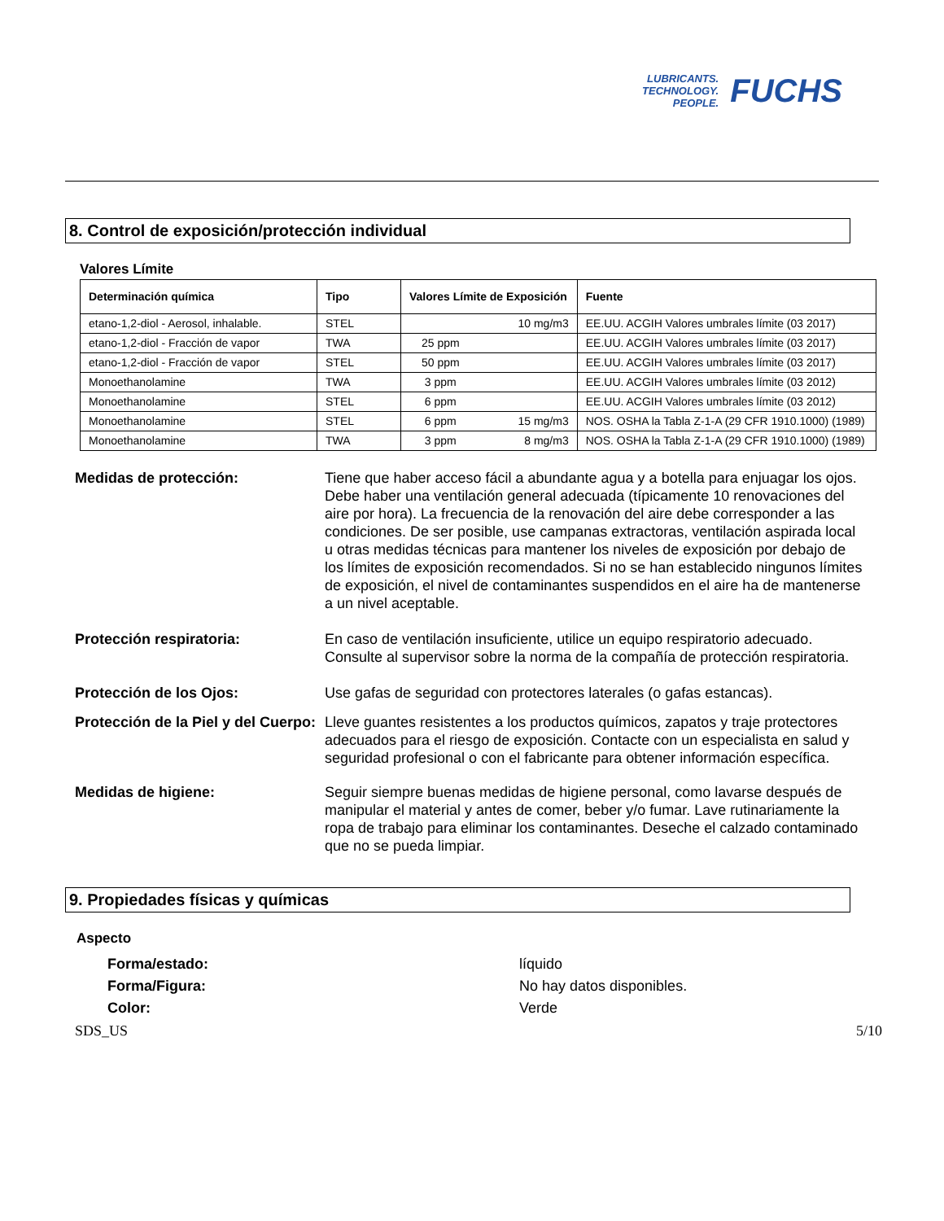LUBRICANTS.
TECHNOLOGY.
PEOPLE.
FUCHS
8. Control de exposición/protección individual
Valores Límite
| Determinación química | Tipo | Valores Límite de Exposición | | Fuente |
| --- | --- | --- | --- | --- |
| etano-1,2-diol - Aerosol, inhalable. | STEL | | 10 mg/m3 | EE.UU. ACGIH Valores umbrales límite (03 2017) |
| etano-1,2-diol - Fracción de vapor | TWA | 25 ppm | | EE.UU. ACGIH Valores umbrales límite (03 2017) |
| etano-1,2-diol - Fracción de vapor | STEL | 50 ppm | | EE.UU. ACGIH Valores umbrales límite (03 2017) |
| Monoethanolamine | TWA | 3 ppm | | EE.UU. ACGIH Valores umbrales límite (03 2012) |
| Monoethanolamine | STEL | 6 ppm | | EE.UU. ACGIH Valores umbrales límite (03 2012) |
| Monoethanolamine | STEL | 6 ppm | 15 mg/m3 | NOS. OSHA la Tabla Z-1-A (29 CFR 1910.1000) (1989) |
| Monoethanolamine | TWA | 3 ppm | 8 mg/m3 | NOS. OSHA la Tabla Z-1-A (29 CFR 1910.1000) (1989) |
Medidas de protección: Tiene que haber acceso fácil a abundante agua y a botella para enjuagar los ojos. Debe haber una ventilación general adecuada (típicamente 10 renovaciones del aire por hora). La frecuencia de la renovación del aire debe corresponder a las condiciones. De ser posible, use campanas extractoras, ventilación aspirada local u otras medidas técnicas para mantener los niveles de exposición por debajo de los límites de exposición recomendados. Si no se han establecido ningunos límites de exposición, el nivel de contaminantes suspendidos en el aire ha de mantenerse a un nivel aceptable.
Protección respiratoria: En caso de ventilación insuficiente, utilice un equipo respiratorio adecuado. Consulte al supervisor sobre la norma de la compañía de protección respiratoria.
Protección de los Ojos: Use gafas de seguridad con protectores laterales (o gafas estancas).
Protección de la Piel y del Cuerpo:
Lleve guantes resistentes a los productos químicos, zapatos y traje protectores adecuados para el riesgo de exposición. Contacte con un especialista en salud y seguridad profesional o con el fabricante para obtener información específica.
Medidas de higiene: Seguir siempre buenas medidas de higiene personal, como lavarse después de manipular el material y antes de comer, beber y/o fumar. Lave rutinariamente la ropa de trabajo para eliminar los contaminantes. Deseche el calzado contaminado que no se pueda limpiar.
9. Propiedades físicas y químicas
Aspecto
Forma/estado: líquido
Forma/Figura: No hay datos disponibles.
Color: Verde
SDS_US 5/10